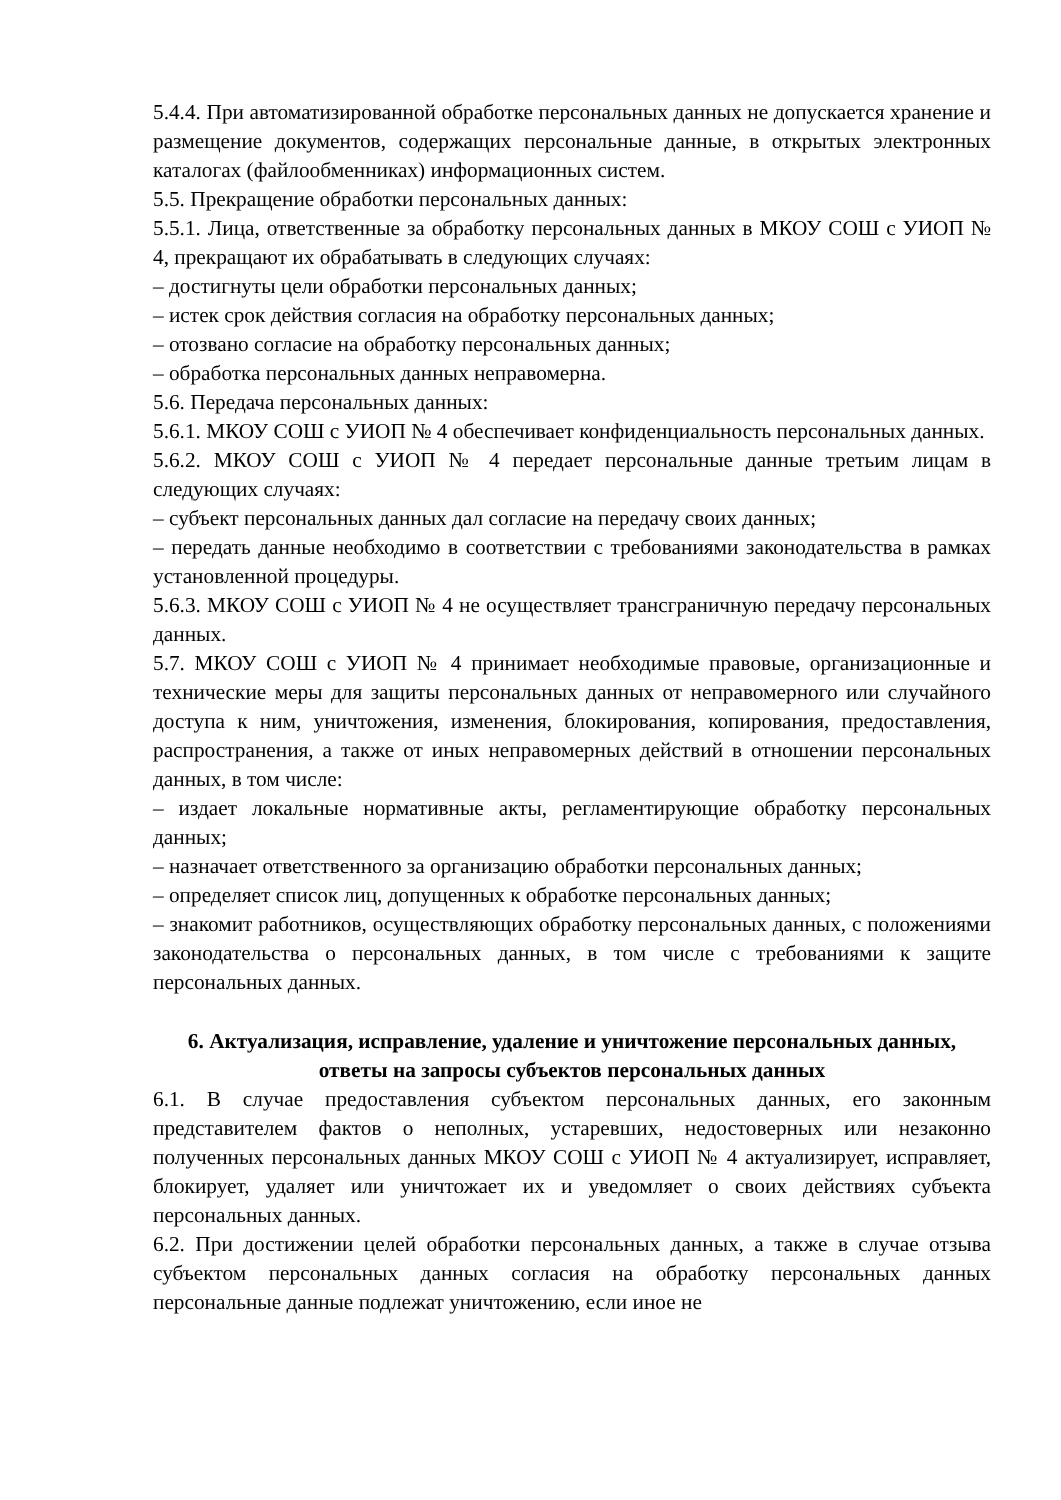5.4.4. При автоматизированной обработке персональных данных не допускается хранение и размещение документов, содержащих персональные данные, в открытых электронных каталогах (файлообменниках) информационных систем.
5.5. Прекращение обработки персональных данных:
5.5.1. Лица, ответственные за обработку персональных данных в МКОУ СОШ с УИОП № 4, прекращают их обрабатывать в следующих случаях:
– достигнуты цели обработки персональных данных;
– истек срок действия согласия на обработку персональных данных;
– отозвано согласие на обработку персональных данных;
– обработка персональных данных неправомерна.
5.6. Передача персональных данных:
5.6.1. МКОУ СОШ с УИОП № 4 обеспечивает конфиденциальность персональных данных.
5.6.2. МКОУ СОШ с УИОП № 4 передает персональные данные третьим лицам в следующих случаях:
– субъект персональных данных дал согласие на передачу своих данных;
– передать данные необходимо в соответствии с требованиями законодательства в рамках установленной процедуры.
5.6.3. МКОУ СОШ с УИОП № 4 не осуществляет трансграничную передачу персональных данных.
5.7. МКОУ СОШ с УИОП № 4 принимает необходимые правовые, организационные и технические меры для защиты персональных данных от неправомерного или случайного доступа к ним, уничтожения, изменения, блокирования, копирования, предоставления, распространения, а также от иных неправомерных действий в отношении персональных данных, в том числе:
– издает локальные нормативные акты, регламентирующие обработку персональных данных;
– назначает ответственного за организацию обработки персональных данных;
– определяет список лиц, допущенных к обработке персональных данных;
– знакомит работников, осуществляющих обработку персональных данных, с положениями законодательства о персональных данных, в том числе с требованиями к защите персональных данных.
6. Актуализация, исправление, удаление и уничтожение персональных данных, ответы на запросы субъектов персональных данных
6.1. В случае предоставления субъектом персональных данных, его законным представителем фактов о неполных, устаревших, недостоверных или незаконно полученных персональных данных МКОУ СОШ с УИОП № 4 актуализирует, исправляет, блокирует, удаляет или уничтожает их и уведомляет о своих действиях субъекта персональных данных.
6.2. При достижении целей обработки персональных данных, а также в случае отзыва субъектом персональных данных согласия на обработку персональных данных персональные данные подлежат уничтожению, если иное не